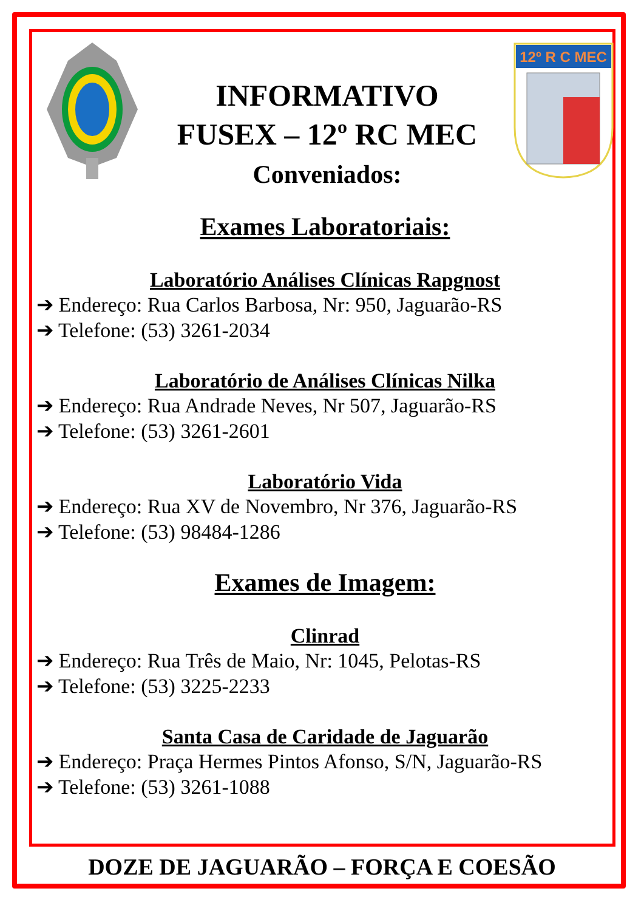INFORMATIVO
FUSEX – 12º RC MEC
Conveniados:
12º R C MEC
Exames Laboratoriais:
Laboratório Análises Clínicas Rapgnost
➔ Endereço: Rua Carlos Barbosa, Nr: 950, Jaguarão-RS
➔ Telefone: (53) 3261-2034
Laboratório de Análises Clínicas Nilka
➔ Endereço: Rua Andrade Neves, Nr 507, Jaguarão-RS
➔ Telefone: (53) 3261-2601
Laboratório Vida
➔ Endereço: Rua XV de Novembro, Nr 376, Jaguarão-RS
➔ Telefone: (53) 98484-1286
Exames de Imagem:
Clinrad
➔ Endereço: Rua Três de Maio, Nr: 1045, Pelotas-RS
➔ Telefone: (53) 3225-2233
Santa Casa de Caridade de Jaguarão
➔ Endereço: Praça Hermes Pintos Afonso, S/N, Jaguarão-RS
➔ Telefone: (53) 3261-1088
DOZE DE JAGUARÃO – FORÇA E COESÃO